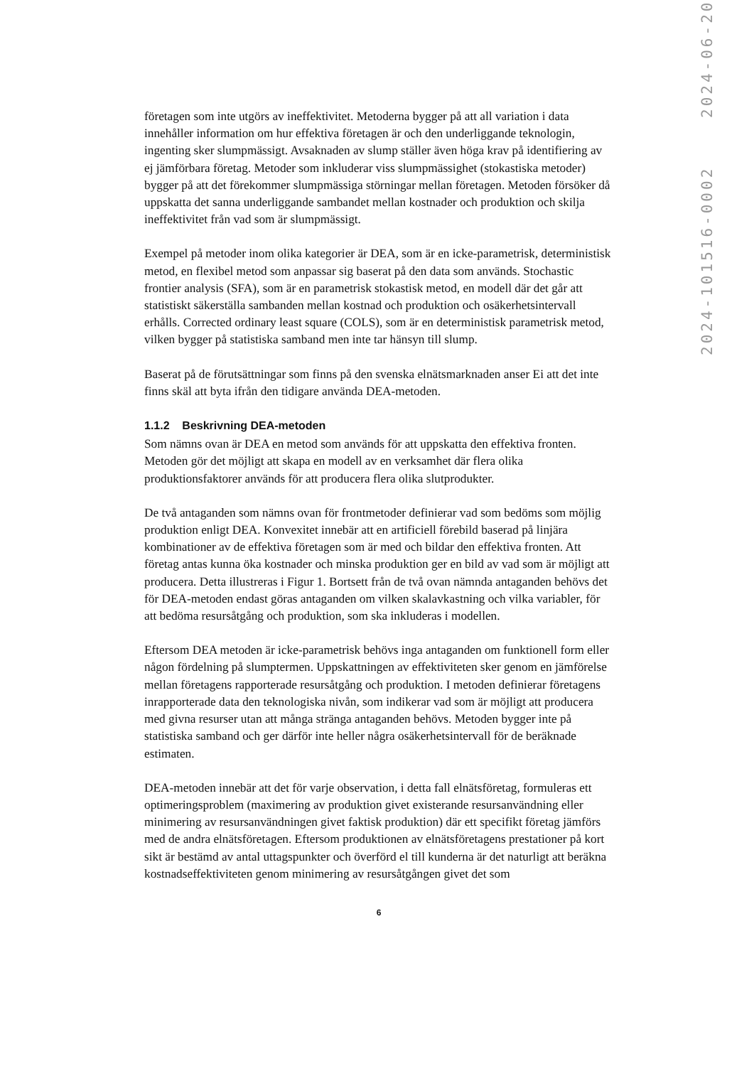företagen som inte utgörs av ineffektivitet. Metoderna bygger på att all variation i data innehåller information om hur effektiva företagen är och den underliggande teknologin, ingenting sker slumpmässigt. Avsaknaden av slump ställer även höga krav på identifiering av ej jämförbara företag. Metoder som inkluderar viss slumpmässighet (stokastiska metoder) bygger på att det förekommer slumpmässiga störningar mellan företagen. Metoden försöker då uppskatta det sanna underliggande sambandet mellan kostnader och produktion och skilja ineffektivitet från vad som är slumpmässigt.
Exempel på metoder inom olika kategorier är DEA, som är en icke-parametrisk, deterministisk metod, en flexibel metod som anpassar sig baserat på den data som används. Stochastic frontier analysis (SFA), som är en parametrisk stokastisk metod, en modell där det går att statistiskt säkerställa sambanden mellan kostnad och produktion och osäkerhetsintervall erhålls. Corrected ordinary least square (COLS), som är en deterministisk parametrisk metod, vilken bygger på statistiska samband men inte tar hänsyn till slump.
Baserat på de förutsättningar som finns på den svenska elnätsmarknaden anser Ei att det inte finns skäl att byta ifrån den tidigare använda DEA-metoden.
1.1.2 Beskrivning DEA-metoden
Som nämns ovan är DEA en metod som används för att uppskatta den effektiva fronten. Metoden gör det möjligt att skapa en modell av en verksamhet där flera olika produktionsfaktorer används för att producera flera olika slutprodukter.
De två antaganden som nämns ovan för frontmetoder definierar vad som bedöms som möjlig produktion enligt DEA. Konvexitet innebär att en artificiell förebild baserad på linjära kombinationer av de effektiva företagen som är med och bildar den effektiva fronten. Att företag antas kunna öka kostnader och minska produktion ger en bild av vad som är möjligt att producera. Detta illustreras i Figur 1. Bortsett från de två ovan nämnda antaganden behövs det för DEA-metoden endast göras antaganden om vilken skalavkastning och vilka variabler, för att bedöma resursåtgång och produktion, som ska inkluderas i modellen.
Eftersom DEA metoden är icke-parametrisk behövs inga antaganden om funktionell form eller någon fördelning på slumptermen. Uppskattningen av effektiviteten sker genom en jämförelse mellan företagens rapporterade resursåtgång och produktion. I metoden definierar företagens inrapporterade data den teknologiska nivån, som indikerar vad som är möjligt att producera med givna resurser utan att många stränga antaganden behövs. Metoden bygger inte på statistiska samband och ger därför inte heller några osäkerhetsintervall för de beräknade estimaten.
DEA-metoden innebär att det för varje observation, i detta fall elnätsföretag, formuleras ett optimeringsproblem (maximering av produktion givet existerande resursanvändning eller minimering av resursanvändningen givet faktisk produktion) där ett specifikt företag jämförs med de andra elnätsföretagen. Eftersom produktionen av elnätsföretagens prestationer på kort sikt är bestämd av antal uttagspunkter och överförd el till kunderna är det naturligt att beräkna kostnadseffektiviteten genom minimering av resursåtgången givet det som
6
2024-101516-0002 2024-06-20